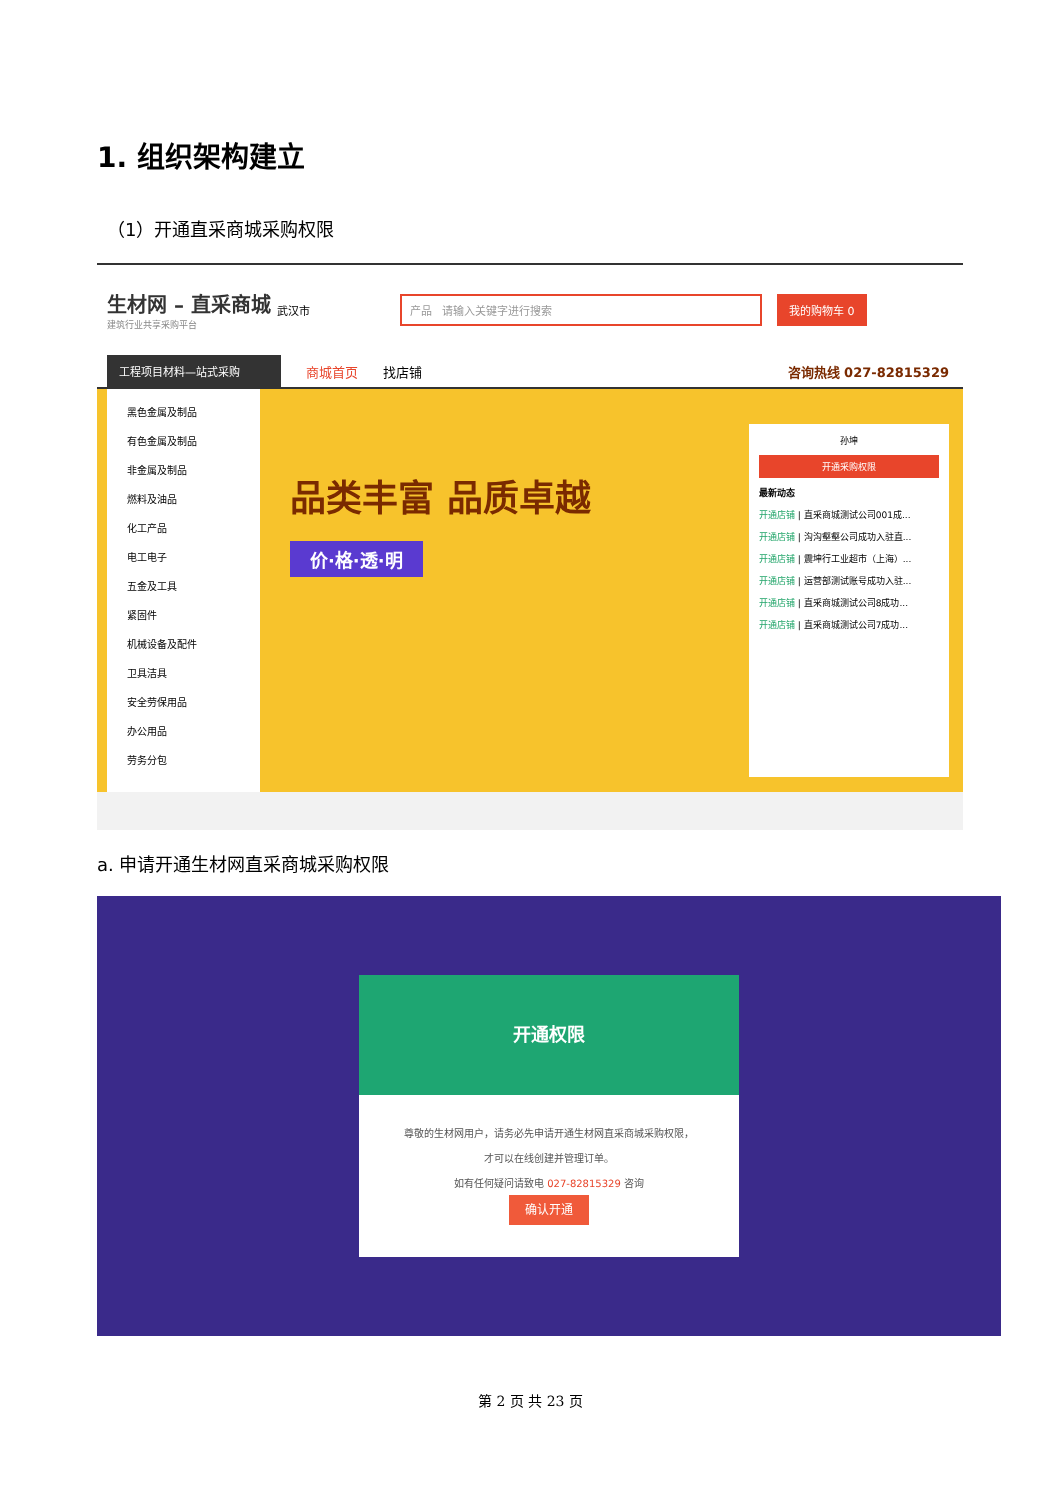1. 组织架构建立
（1）开通直采商城采购权限
生材网 – 直采商城
建筑行业共享采购平台
武汉市
产品 请输入关键字进行搜索
我的购物车 0
工程项目材料—站式采购
商城首页 找店铺 咨询热线 027-82815329
黑色金属及制品
有色金属及制品
非金属及制品
燃料及油品
化工产品
电工电子
五金及工具
紧固件
机械设备及配件
卫具洁具
安全劳保用品
办公用品
劳务分包
品类丰富 品质卓越
价·格·透·明
孙坤
开通采购权限
最新动态
开通店铺 | 直采商城测试公司001成...
开通店铺 | 沟沟壑壑公司成功入驻直...
开通店铺 | 震坤行工业超市（上海）...
开通店铺 | 运营部测试账号成功入驻...
开通店铺 | 直采商城测试公司8成功...
开通店铺 | 直采商城测试公司7成功...
a. 申请开通生材网直采商城采购权限
开通权限
尊敬的生材网用户，请务必先申请开通生材网直采商城采购权限，
才可以在线创建并管理订单。
如有任何疑问请致电 027-82815329 咨询
确认开通
第 2 页 共 23 页